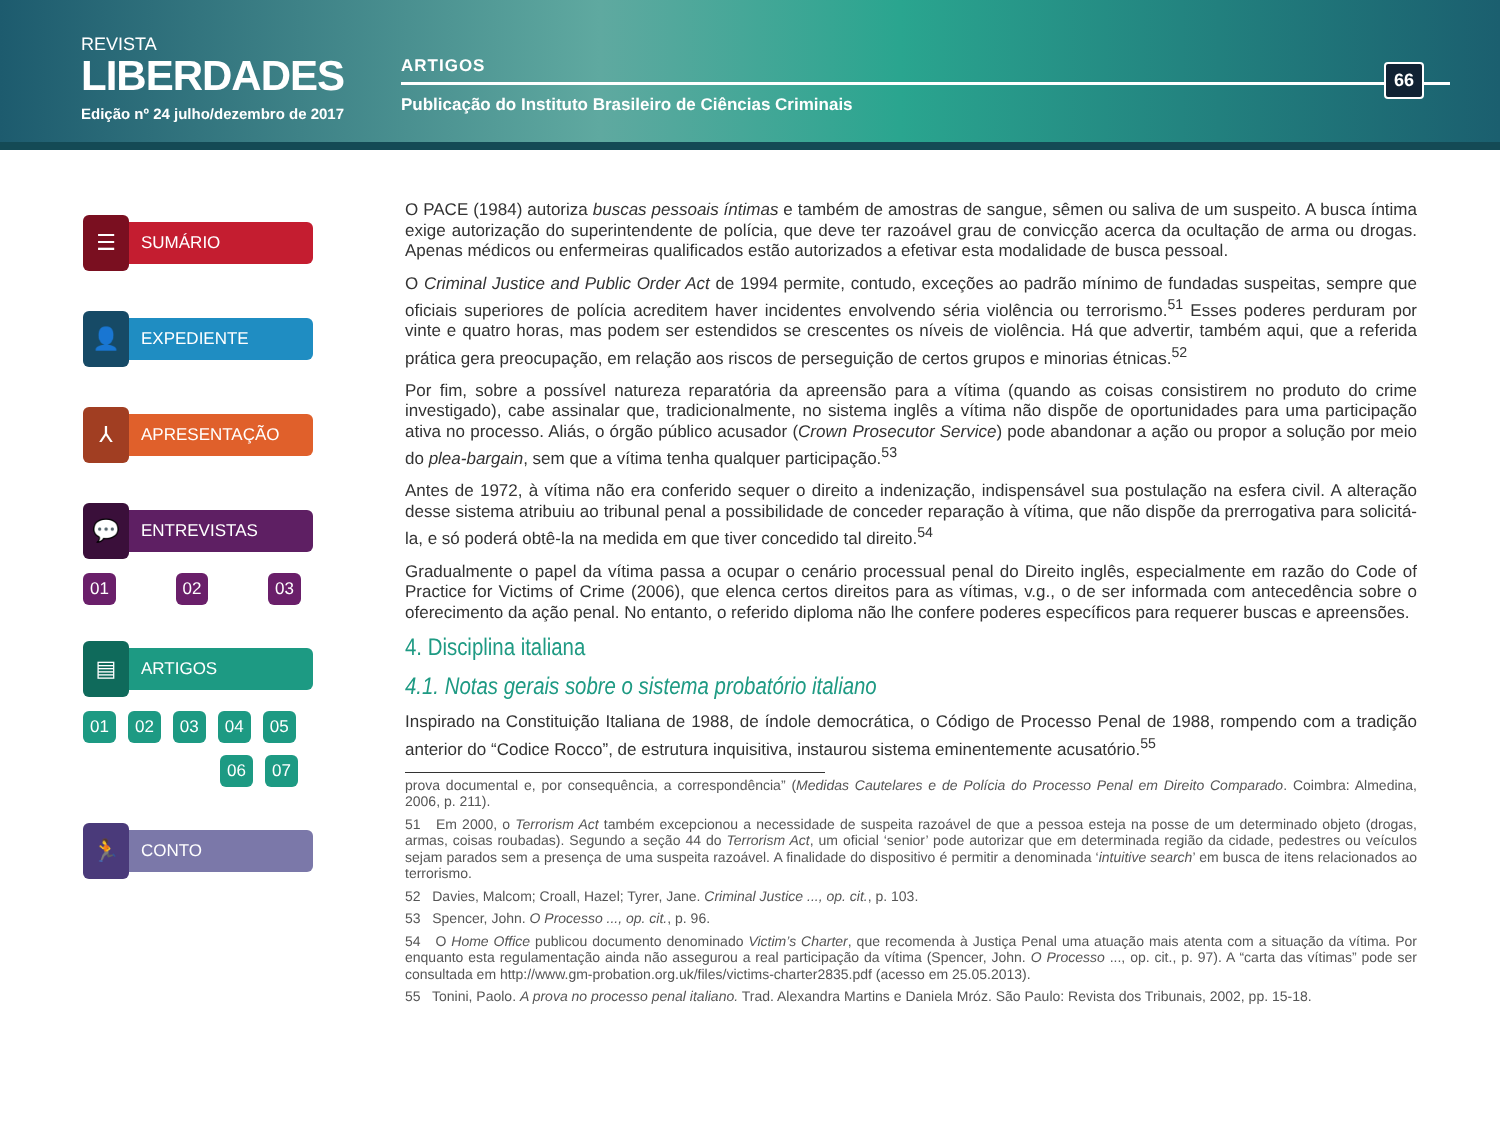REVISTA
LIBERDADES
Edição nº 24 julho/dezembro de 2017
ARTIGOS
Publicação do Instituto Brasileiro de Ciências Criminais
66
☰
SUMÁRIO
👤
EXPEDIENTE
⅄
APRESENTAÇÃO
💬
ENTREVISTAS
01 02 03
▤
ARTIGOS
01 02 03 04 05 06 07
🏃
CONTO
O PACE (1984) autoriza buscas pessoais íntimas e também de amostras de sangue, sêmen ou saliva de um suspeito. A busca íntima exige autorização do superintendente de polícia, que deve ter razoável grau de convicção acerca da ocultação de arma ou drogas. Apenas médicos ou enfermeiras qualificados estão autorizados a efetivar esta modalidade de busca pessoal.
O Criminal Justice and Public Order Act de 1994 permite, contudo, exceções ao padrão mínimo de fundadas suspeitas, sempre que oficiais superiores de polícia acreditem haver incidentes envolvendo séria violência ou terrorismo.<sup>51</sup> Esses poderes perduram por vinte e quatro horas, mas podem ser estendidos se crescentes os níveis de violência. Há que advertir, também aqui, que a referida prática gera preocupação, em relação aos riscos de perseguição de certos grupos e minorias étnicas.<sup>52</sup>
Por fim, sobre a possível natureza reparatória da apreensão para a vítima (quando as coisas consistirem no produto do crime investigado), cabe assinalar que, tradicionalmente, no sistema inglês a vítima não dispõe de oportunidades para uma participação ativa no processo. Aliás, o órgão público acusador (Crown Prosecutor Service) pode abandonar a ação ou propor a solução por meio do plea-bargain, sem que a vítima tenha qualquer participação.<sup>53</sup>
Antes de 1972, à vítima não era conferido sequer o direito a indenização, indispensável sua postulação na esfera civil. A alteração desse sistema atribuiu ao tribunal penal a possibilidade de conceder reparação à vítima, que não dispõe da prerrogativa para solicitá-la, e só poderá obtê-la na medida em que tiver concedido tal direito.<sup>54</sup>
Gradualmente o papel da vítima passa a ocupar o cenário processual penal do Direito inglês, especialmente em razão do Code of Practice for Victims of Crime (2006), que elenca certos direitos para as vítimas, v.g., o de ser informada com antecedência sobre o oferecimento da ação penal. No entanto, o referido diploma não lhe confere poderes específicos para requerer buscas e apreensões.
4. Disciplina italiana
4.1. Notas gerais sobre o sistema probatório italiano
Inspirado na Constituição Italiana de 1988, de índole democrática, o Código de Processo Penal de 1988, rompendo com a tradição anterior do “Codice Rocco”, de estrutura inquisitiva, instaurou sistema eminentemente acusatório.<sup>55</sup>
prova documental e, por consequência, a correspondência” (Medidas Cautelares e de Polícia do Processo Penal em Direito Comparado. Coimbra: Almedina, 2006, p. 211).
51 Em 2000, o Terrorism Act também excepcionou a necessidade de suspeita razoável de que a pessoa esteja na posse de um determinado objeto (drogas, armas, coisas roubadas). Segundo a seção 44 do Terrorism Act, um oficial ‘senior’ pode autorizar que em determinada região da cidade, pedestres ou veículos sejam parados sem a presença de uma suspeita razoável. A finalidade do dispositivo é permitir a denominada ‘intuitive search’ em busca de itens relacionados ao terrorismo.
52 Davies, Malcom; Croall, Hazel; Tyrer, Jane. Criminal Justice ..., op. cit., p. 103.
53 Spencer, John. O Processo ..., op. cit., p. 96.
54 O Home Office publicou documento denominado Victim’s Charter, que recomenda à Justiça Penal uma atuação mais atenta com a situação da vítima. Por enquanto esta regulamentação ainda não assegurou a real participação da vítima (Spencer, John. O Processo ..., op. cit., p. 97). A “carta das vítimas” pode ser consultada em http://www.gm-probation.org.uk/files/victims-charter2835.pdf (acesso em 25.05.2013).
55 Tonini, Paolo. A prova no processo penal italiano. Trad. Alexandra Martins e Daniela Mróz. São Paulo: Revista dos Tribunais, 2002, pp. 15-18.